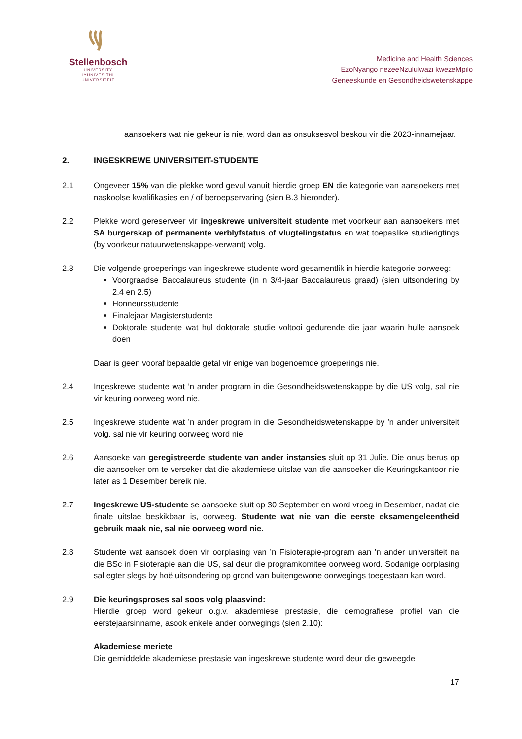Stellenbosch
UNIVERSITY
IYUNIVESITHI
UNIVERSITEIT
Medicine and Health Sciences
EzoNyango nezeeNzululwazi kwezeMpilo
Geneeskunde en Gesondheidswetenskappe
aansoekers wat nie gekeur is nie, word dan as onsuksesvol beskou vir die 2023-innamejaar.
2. INGESKREWE UNIVERSITEIT-STUDENTE
2.1 Ongeveer 15% van die plekke word gevul vanuit hierdie groep EN die kategorie van aansoekers met naskoolse kwalifikasies en / of beroepservaring (sien B.3 hieronder).
2.2 Plekke word gereserveer vir ingeskrewe universiteit studente met voorkeur aan aansoekers met SA burgerskap of permanente verblyfstatus of vlugtelingstatus en wat toepaslike studierigtings (by voorkeur natuurwetenskappe-verwant) volg.
2.3 Die volgende groeperings van ingeskrewe studente word gesamentlik in hierdie kategorie oorweeg:
Voorgraadse Baccalaureus studente (in n 3/4-jaar Baccalaureus graad) (sien uitsondering by 2.4 en 2.5)
Honneursstudente
Finalejaar Magisterstudente
Doktorale studente wat hul doktorale studie voltooi gedurende die jaar waarin hulle aansoek doen
Daar is geen vooraf bepaalde getal vir enige van bogenoemde groeperings nie.
2.4 Ingeskrewe studente wat ’n ander program in die Gesondheidswetenskappe by die US volg, sal nie vir keuring oorweeg word nie.
2.5 Ingeskrewe studente wat ’n ander program in die Gesondheidswetenskappe by ’n ander universiteit volg, sal nie vir keuring oorweeg word nie.
2.6 Aansoeke van geregistreerde studente van ander instansies sluit op 31 Julie. Die onus berus op die aansoeker om te verseker dat die akademiese uitslae van die aansoeker die Keuringskantoor nie later as 1 Desember bereik nie.
2.7 Ingeskrewe US-studente se aansoeke sluit op 30 September en word vroeg in Desember, nadat die finale uitslae beskikbaar is, oorweeg. Studente wat nie van die eerste eksamengeleentheid gebruik maak nie, sal nie oorweeg word nie.
2.8 Studente wat aansoek doen vir oorplasing van ’n Fisioterapie-program aan ’n ander universiteit na die BSc in Fisioterapie aan die US, sal deur die programkomitee oorweeg word. Sodanige oorplasing sal egter slegs by hoë uitsondering op grond van buitengewone oorwegings toegestaan kan word.
2.9 Die keuringsproses sal soos volg plaasvind:
Hierdie groep word gekeur o.g.v. akademiese prestasie, die demografiese profiel van die eerstejaarsinname, asook enkele ander oorwegings (sien 2.10):
Akademiese meriete
Die gemiddelde akademiese prestasie van ingeskrewe studente word deur die geweegde
17